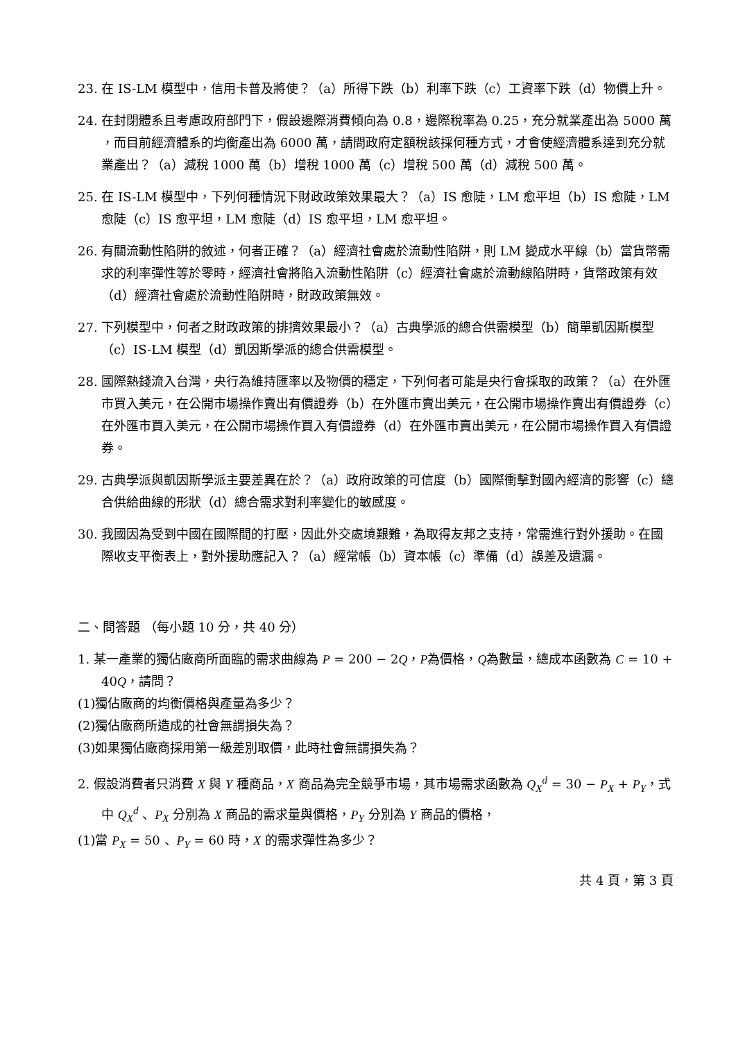23. 在 IS-LM 模型中，信用卡普及將使？（a）所得下跌（b）利率下跌（c）工資率下跌（d）物價上升。
24. 在封閉體系且考慮政府部門下，假設邊際消費傾向為 0.8，邊際稅率為 0.25，充分就業產出為 5000 萬 ，而目前經濟體系的均衡產出為 6000 萬，請問政府定額稅該採何種方式，才會使經濟體系達到充分就業產出？（a）減稅 1000 萬（b）增稅 1000 萬（c）增稅 500 萬（d）減稅 500 萬。
25. 在 IS-LM 模型中，下列何種情況下財政政策效果最大？（a）IS 愈陡，LM 愈平坦（b）IS 愈陡，LM 愈陡（c）IS 愈平坦，LM 愈陡（d）IS 愈平坦，LM 愈平坦。
26. 有關流動性陷阱的敘述，何者正確？（a）經濟社會處於流動性陷阱，則 LM 變成水平線（b）當貨幣需求的利率彈性等於零時，經濟社會將陷入流動性陷阱（c）經濟社會處於流動線陷阱時，貨幣政策有效（d）經濟社會處於流動性陷阱時，財政政策無效。
27. 下列模型中，何者之財政政策的排擠效果最小？（a）古典學派的總合供需模型（b）簡單凱因斯模型（c）IS-LM 模型（d）凱因斯學派的總合供需模型。
28. 國際熱錢流入台灣，央行為維持匯率以及物價的穩定，下列何者可能是央行會採取的政策？（a）在外匯市買入美元，在公開市場操作賣出有價證券（b）在外匯市賣出美元，在公開市場操作賣出有價證券（c）在外匯市買入美元，在公開市場操作買入有價證券（d）在外匯市賣出美元，在公開市場操作買入有價證券。
29. 古典學派與凱因斯學派主要差異在於？（a）政府政策的可信度（b）國際衝擊對國內經濟的影響（c）總合供給曲線的形狀（d）總合需求對利率變化的敏感度。
30. 我國因為受到中國在國際間的打壓，因此外交處境艱難，為取得友邦之支持，常需進行對外援助。在國際收支平衡表上，對外援助應記入？（a）經常帳（b）資本帳（c）準備（d）誤差及遺漏。
二、問答題 （每小題 10 分，共 40 分）
1. 某一產業的獨佔廠商所面臨的需求曲線為 P = 200 − 2Q，P為價格，Q為數量，總成本函數為 C = 10 + 40Q，請問？
(1)獨佔廠商的均衡價格與產量為多少？
(2)獨佔廠商所造成的社會無謂損失為？
(3)如果獨佔廠商採用第一級差別取價，此時社會無謂損失為？
2. 假設消費者只消費 X 與 Y 種商品，X 商品為完全競爭市場，其市場需求函數為 Q<sub>X</sub><sup>d</sup> = 30 − P<sub>X</sub> + P<sub>Y</sub>，式中 Q<sub>X</sub><sup>d</sup> 、P<sub>X</sub> 分別為 X 商品的需求量與價格，P<sub>Y</sub> 分別為 Y 商品的價格，
(1)當 P<sub>X</sub> = 50 、P<sub>Y</sub> = 60 時，X 的需求彈性為多少？
共 4 頁，第 3 頁